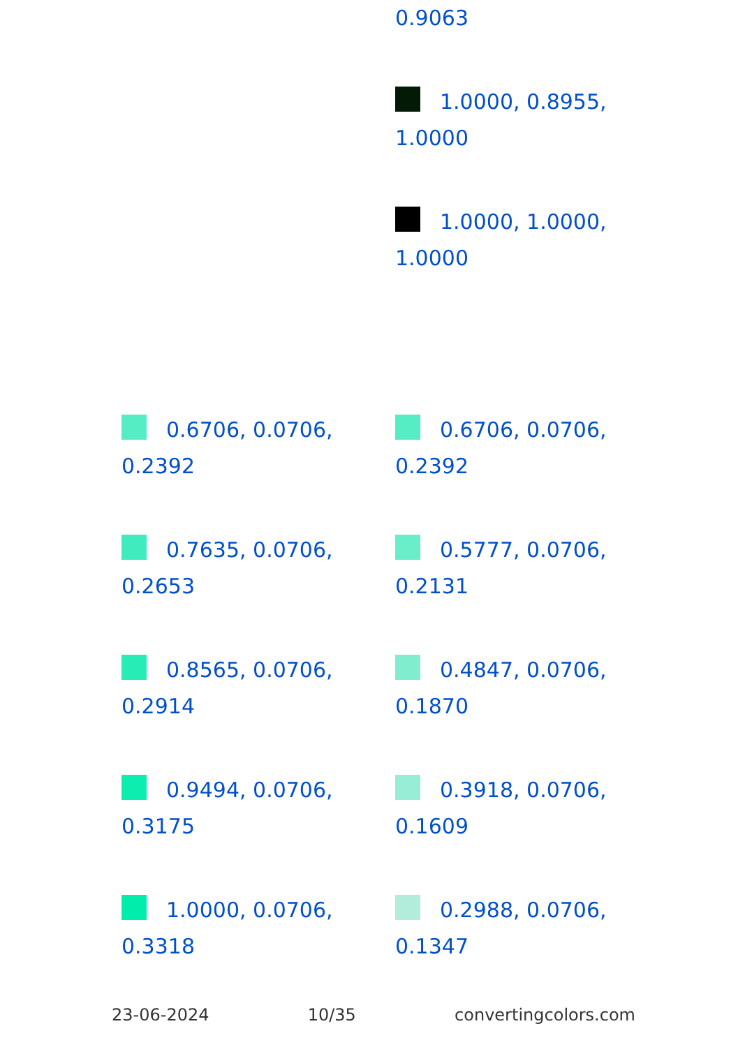0.9063
1.0000, 0.8955, 1.0000
1.0000, 1.0000, 1.0000
0.6706, 0.0706, 0.2392
0.7635, 0.0706, 0.2653
0.8565, 0.0706, 0.2914
0.9494, 0.0706, 0.3175
1.0000, 0.0706, 0.3318
0.6706, 0.0706, 0.2392
0.5777, 0.0706, 0.2131
0.4847, 0.0706, 0.1870
0.3918, 0.0706, 0.1609
0.2988, 0.0706, 0.1347
23-06-2024 10/35 convertingcolors.com